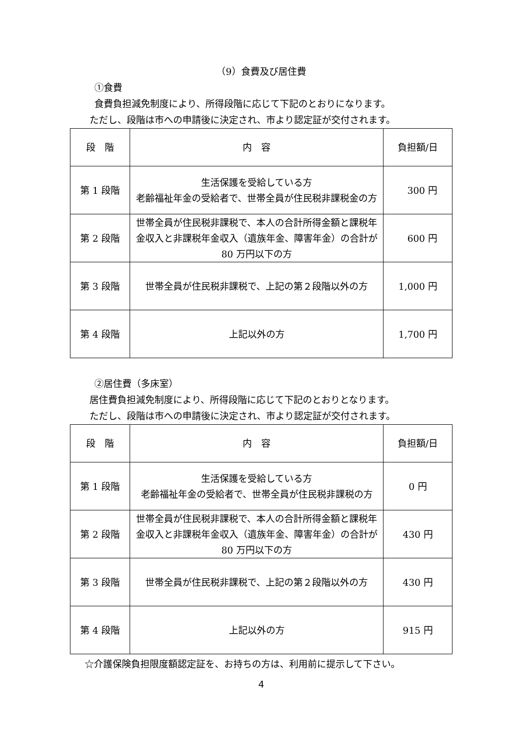（9）食費及び居住費
①食費
食費負担減免制度により、所得段階に応じて下記のとおりになります。
ただし、段階は市への申請後に決定され、市より認定証が交付されます。
| 段 階 | 内 容 | 負担額/日 |
| 第 1 段階 | 生活保護を受給している方 老齢福祉年金の受給者で、世帯全員が住民税非課税金の方 | 300 円 |
| 第 2 段階 | 世帯全員が住民税非課税で、本人の合計所得金額と課税年金収入と非課税年金収入（遺族年金、障害年金）の合計が 80 万円以下の方 | 600 円 |
| 第 3 段階 | 世帯全員が住民税非課税で、上記の第２段階以外の方 | 1,000 円 |
| 第 4 段階 | 上記以外の方 | 1,700 円 |
②居住費（多床室）
居住費負担減免制度により、所得段階に応じて下記のとおりとなります。
ただし、段階は市への申請後に決定され、市より認定証が交付されます。
| 段 階 | 内 容 | 負担額/日 |
| 第 1 段階 | 生活保護を受給している方 老齢福祉年金の受給者で、世帯全員が住民税非課税の方 | 0 円 |
| 第 2 段階 | 世帯全員が住民税非課税で、本人の合計所得金額と課税年金収入と非課税年金収入（遺族年金、障害年金）の合計が 80 万円以下の方 | 430 円 |
| 第 3 段階 | 世帯全員が住民税非課税で、上記の第２段階以外の方 | 430 円 |
| 第 4 段階 | 上記以外の方 | 915 円 |
☆介護保険負担限度額認定証を、お持ちの方は、利用前に提示して下さい。
4